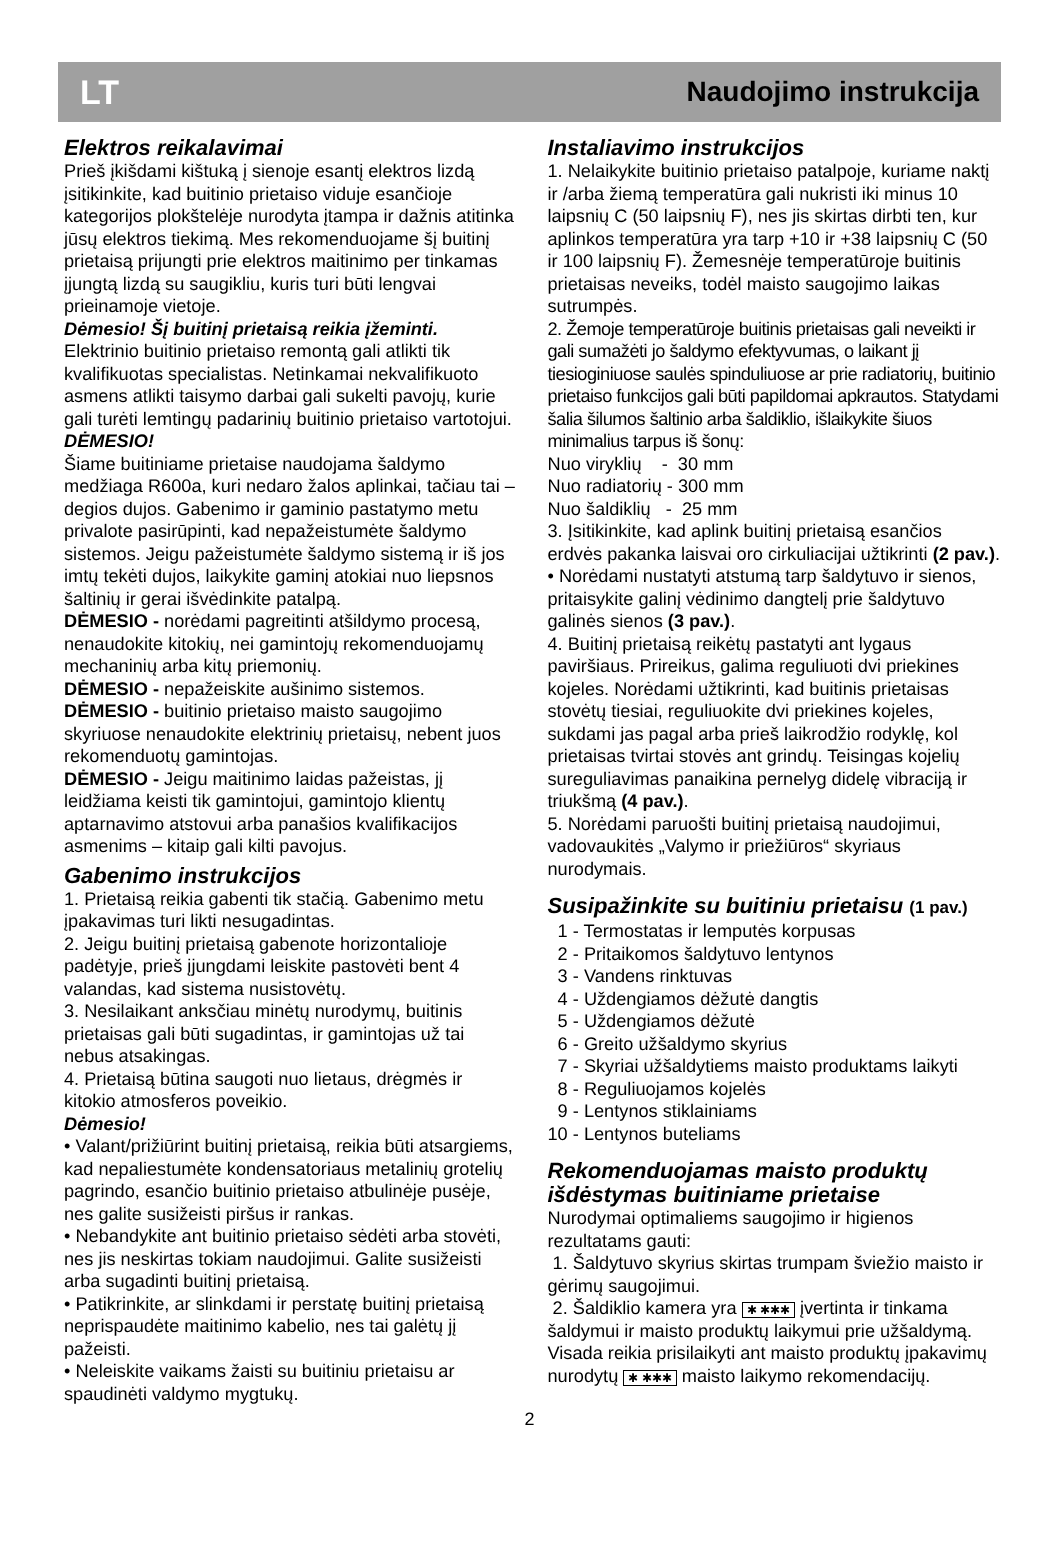LT Naudojimo instrukcija
Elektros reikalavimai
Prieš įkišdami kištuką į sienoje esantį elektros lizdą įsitikinkite, kad buitinio prietaiso viduje esančioje kategorijos plokštelėje nurodyta įtampa ir dažnis atitinka jūsų elektros tiekimą. Mes rekomenduojame šį buitinį prietaisą prijungti prie elektros maitinimo per tinkamas įjungtą lizdą su saugikliu, kuris turi būti lengvai prieinamoje vietoje.
Dėmesio! Šį buitinį prietaisą reikia įžeminti.
Elektrinio buitinio prietaiso remontą gali atlikti tik kvalifikuotas specialistas. Netinkamai nekvalifikuoto asmens atlikti taisymo darbai gali sukelti pavojų, kurie gali turėti lemtingų padarinių buitinio prietaiso vartotojui.
DĖMESIO!
Šiame buitiniame prietaise naudojama šaldymo medžiaga R600a, kuri nedaro žalos aplinkai, tačiau tai – degios dujos. Gabenimo ir gaminio pastatymo metu privalote pasirūpinti, kad nepažeistumėte šaldymo sistemos. Jeigu pažeistumėte šaldymo sistemą ir iš jos imtų tekėti dujos, laikykite gaminį atokiai nuo liepsnos šaltinių ir gerai išvėdinkite patalpą.
DĖMESIO - norėdami pagreitinti atšildymo procesą, nenaudokite kitokių, nei gamintojų rekomenduojamų mechaninių arba kitų priemonių.
DĖMESIO - nepažeiskite aušinimo sistemos.
DĖMESIO - buitinio prietaiso maisto saugojimo skyriuose nenaudokite elektrinių prietaisų, nebent juos rekomenduotų gamintojas.
DĖMESIO - Jeigu maitinimo laidas pažeistas, jį leidžiama keisti tik gamintojui, gamintojo klientų aptarnavimo atstovui arba panašios kvalifikacijos asmenims – kitaip gali kilti pavojus.
Gabenimo instrukcijos
1. Prietaisą reikia gabenti tik stačią. Gabenimo metu įpakavimas turi likti nesugadintas.
2. Jeigu buitinį prietaisą gabenote horizontalioje padėtyje, prieš įjungdami leiskite pastovėti bent 4 valandas, kad sistema nusistovėtų.
3. Nesilaikant anksčiau minėtų nurodymų, buitinis prietaisas gali būti sugadintas, ir gamintojas už tai nebus atsakingas.
4. Prietaisą būtina saugoti nuo lietaus, drėgmės ir kitokio atmosferos poveikio.
Dėmesio!
• Valant/prižiūrint buitinį prietaisą, reikia būti atsargiems, kad nepaliestumėte kondensatoriaus metalinių grotelių pagrindo, esančio buitinio prietaiso atbulinėje pusėje, nes galite susižeisti piršus ir rankas.
• Nebandykite ant buitinio prietaiso sėdėti arba stovėti, nes jis neskirtas tokiam naudojimui. Galite susižeisti arba sugadinti buitinį prietaisą.
• Patikrinkite, ar slinkdami ir perstatę buitinį prietaisą neprispaudėte maitinimo kabelio, nes tai galėtų jį pažeisti.
• Neleiskite vaikams žaisti su buitiniu prietaisu ar spaudinėti valdymo mygtukų.
Instaliavimo instrukcijos
1. Nelaikykite buitinio prietaiso patalpoje, kuriame naktį ir /arba žiemą temperatūra gali nukristi iki minus 10 laipsnių C (50 laipsnių F), nes jis skirtas dirbti ten, kur aplinkos temperatūra yra tarp +10 ir +38 laipsnių C (50 ir 100 laipsnių F). Žemesnėje temperatūroje buitinis prietaisas neveiks, todėl maisto saugojimo laikas sutrumpės.
2. Žemoje temperatūroje buitinis prietaisas gali neveikti ir gali sumažėti jo šaldymo efektyvumas, o laikant jį tiesioginiuose saulės spinduliuose ar prie radiatorių, buitinio prietaiso funkcijos gali būti papildomai apkrautos. Statydami šalia šilumos šaltinio arba šaldiklio, išlaikykite šiuos minimalius tarpus iš šonų:
Nuo viryklių - 30 mm
Nuo radiatorių - 300 mm
Nuo šaldiklių - 25 mm
3. Įsitikinkite, kad aplink buitinį prietaisą esančios erdvės pakanka laisvai oro cirkuliacijai užtikrinti (2 pav.).
• Norėdami nustatyti atstumą tarp šaldytuvo ir sienos, pritaisykite galinį vėdinimo dangtelį prie šaldytuvo galinės sienos (3 pav.).
4. Buitinį prietaisą reikėtų pastatyti ant lygaus paviršiaus. Prireikus, galima reguliuoti dvi priekines kojeles. Norėdami užtikrinti, kad buitinis prietaisas stovėtų tiesiai, reguliuokite dvi priekines kojeles, sukdami jas pagal arba prieš laikrodžio rodyklę, kol prietaisas tvirtai stovės ant grindų. Teisingas kojelių sureguliavimas panaikina pernelyg didelę vibraciją ir triukšmą (4 pav.).
5. Norėdami paruošti buitinį prietaisą naudojimui, vadovaukitės „Valymo ir priežiūros“ skyriaus nurodymais.
Susipažinkite su buitiniu prietaisu (1 pav.)
1 - Termostatas ir lemputės korpusas
2 - Pritaikomos šaldytuvo lentynos
3 - Vandens rinktuvas
4 - Uždengiamos dėžutė dangtis
5 - Uždengiamos dėžutė
6 - Greito užšaldymo skyrius
7 - Skyriai užšaldytiems maisto produktams laikyti
8 - Reguliuojamos kojelės
9 - Lentynos stiklainiams
10 - Lentynos buteliams
Rekomenduojamas maisto produktų išdėstymas buitiniame prietaise
Nurodymai optimaliems saugojimo ir higienos rezultatams gauti:
1. Šaldytuvo skyrius skirtas trumpam šviežio maisto ir gėrimų saugojimui.
2. Šaldiklio kamera yra ✱ ✱✱✱ įvertinta ir tinkama šaldymui ir maisto produktų laikymui prie užšaldymą. Visada reikia prisilaikyti ant maisto produktų įpakavimų nurodytų ✱ ✱✱✱ maisto laikymo rekomendacijų.
2